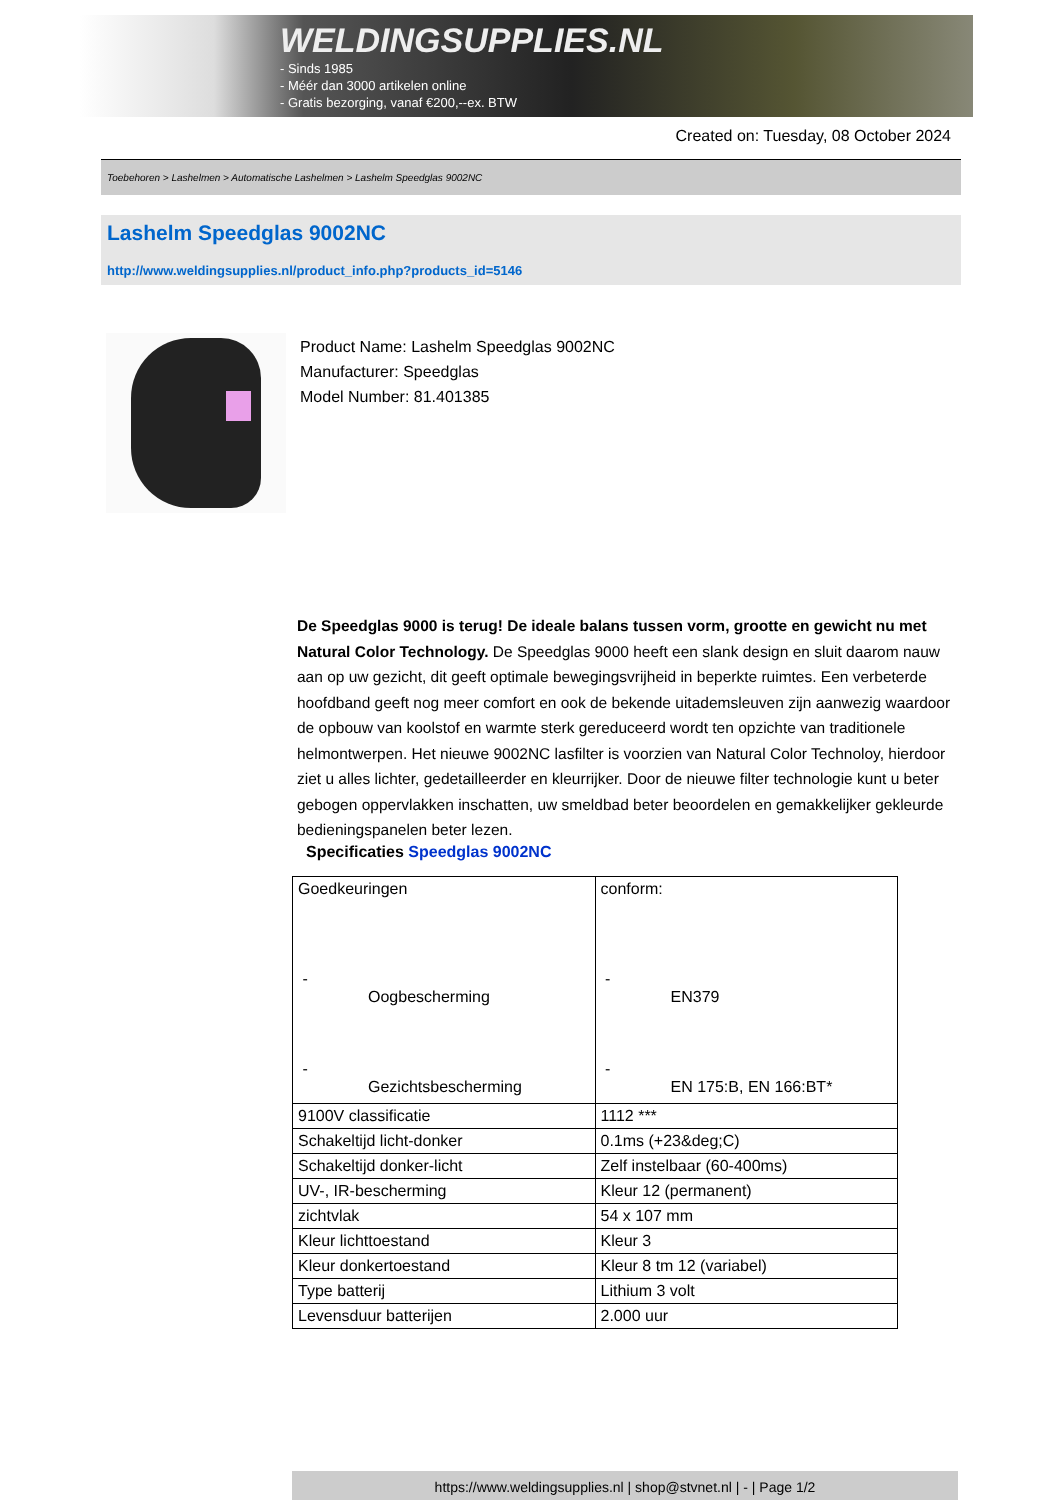WELDINGSUPPLIES.NL
- Sinds 1985
- Méér dan 3000 artikelen online
- Gratis bezorging, vanaf €200,--ex. BTW
Created on: Tuesday, 08 October 2024
Toebehoren > Lashelmen > Automatische Lashelmen > Lashelm Speedglas 9002NC
Lashelm Speedglas 9002NC
http://www.weldingsupplies.nl/product_info.php?products_id=5146
Product Name: Lashelm Speedglas 9002NC
Manufacturer: Speedglas
Model Number: 81.401385
De Speedglas 9000 is terug! De ideale balans tussen vorm, grootte en gewicht nu met Natural Color Technology. De Speedglas 9000 heeft een slank design en sluit daarom nauw aan op uw gezicht, dit geeft optimale bewegingsvrijheid in beperkte ruimtes. Een verbeterde hoofdband geeft nog meer comfort en ook de bekende uitademsleuven zijn aanwezig waardoor de opbouw van koolstof en warmte sterk gereduceerd wordt ten opzichte van traditionele helmontwerpen. Het nieuwe 9002NC lasfilter is voorzien van Natural Color Technoloy, hierdoor ziet u alles lichter, gedetailleerder en kleurrijker. Door de nieuwe filter technologie kunt u beter gebogen oppervlakken inschatten, uw smeldbad beter beoordelen en gemakkelijker gekleurde bedieningspanelen beter lezen.
Specificaties Speedglas 9002NC
| Goedkeuringen - Oogbescherming - Gezichtsbescherming | conform: - EN379 - EN 175:B, EN 166:BT* |
| 9100V classificatie | 1112 *** |
| Schakeltijd licht-donker | 0.1ms (+23&deg;C) |
| Schakeltijd donker-licht | Zelf instelbaar (60-400ms) |
| UV-, IR-bescherming | Kleur 12 (permanent) |
| zichtvlak | 54 x 107 mm |
| Kleur lichttoestand | Kleur 3 |
| Kleur donkertoestand | Kleur 8 tm 12 (variabel) |
| Type batterij | Lithium 3 volt |
| Levensduur batterijen | 2.000 uur |
https://www.weldingsupplies.nl | shop@stvnet.nl | - | Page 1/2